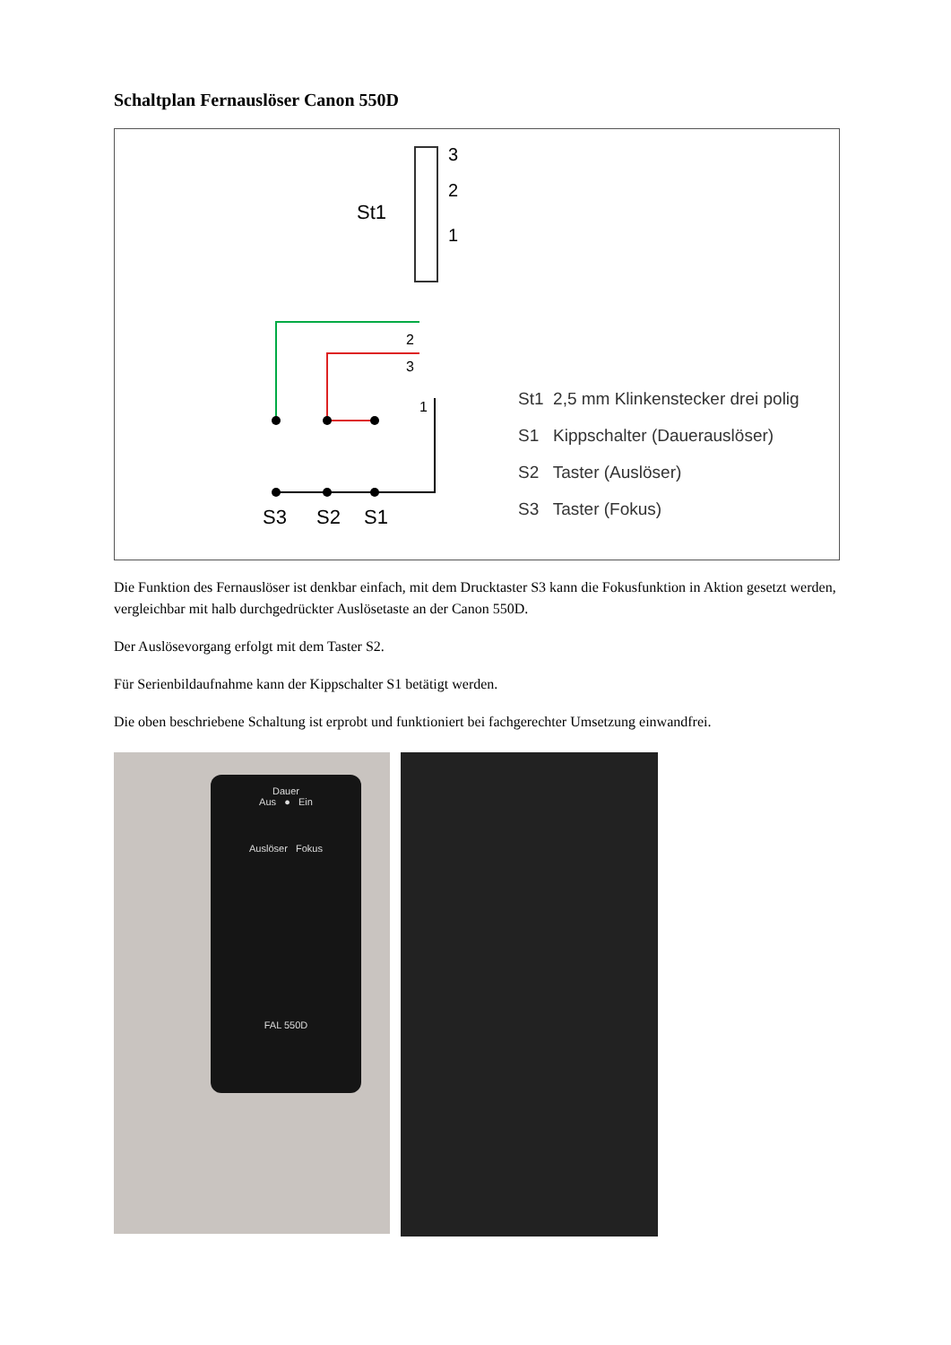Schaltplan Fernauslöser Canon 550D
3
2
1
St1
2
3
1
S3
S2
S1
St1 2,5 mm Klinkenstecker drei polig
S1 Kippschalter (Dauerauslöser)
S2 Taster (Auslöser)
S3 Taster (Fokus)
Die Funktion des Fernauslöser ist denkbar einfach, mit dem Drucktaster S3 kann die Fokusfunktion in Aktion gesetzt werden, vergleichbar mit halb durchgedrückter Auslösetaste an der Canon 550D.
Der Auslösevorgang erfolgt mit dem Taster S2.
Für Serienbildaufnahme kann der Kippschalter S1 betätigt werden.
Die oben beschriebene Schaltung ist erprobt und funktioniert bei fachgerechter Umsetzung einwandfrei.
Dauer
Aus ● Ein
Auslöser Fokus
FAL 550D